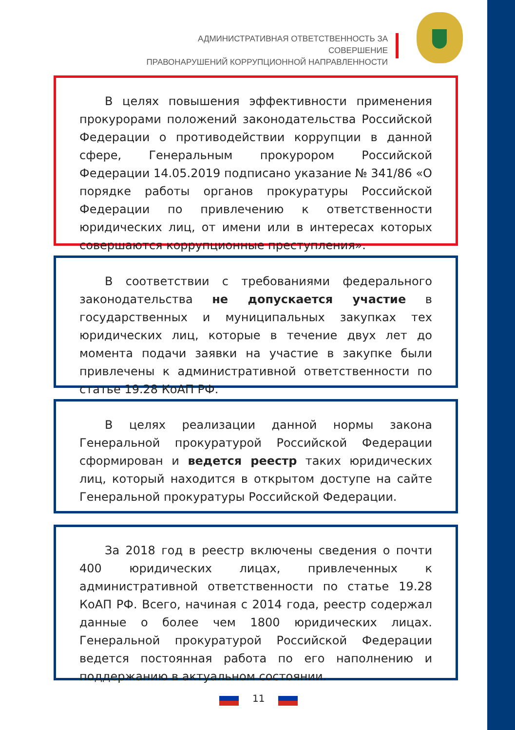АДМИНИСТРАТИВНАЯ ОТВЕТСТВЕННОСТЬ ЗА СОВЕРШЕНИЕ
ПРАВОНАРУШЕНИЙ КОРРУПЦИОННОЙ НАПРАВЛЕННОСТИ
В целях повышения эффективности применения прокурорами положений законодательства Российской Федерации о противодействии коррупции в данной сфере, Генеральным прокурором Российской Федерации 14.05.2019 подписано указание № 341/86 «О порядке работы органов прокуратуры Российской Федерации по привлечению к ответственности юридических лиц, от имени или в интересах которых совершаются коррупционные преступления».
В соответствии с требованиями федерального законодательства не допускается участие в государственных и муниципальных закупках тех юридических лиц, которые в течение двух лет до момента подачи заявки на участие в закупке были привлечены к административной ответственности по статье 19.28 КоАП РФ.
В целях реализации данной нормы закона Генеральной прокуратурой Российской Федерации сформирован и ведется реестр таких юридических лиц, который находится в открытом доступе на сайте Генеральной прокуратуры Российской Федерации.
За 2018 год в реестр включены сведения о почти 400 юридических лицах, привлеченных к административной ответственности по статье 19.28 КоАП РФ. Всего, начиная с 2014 года, реестр содержал данные о более чем 1800 юридических лицах. Генеральной прокуратурой Российской Федерации ведется постоянная работа по его наполнению и поддержанию в актуальном состоянии.
11